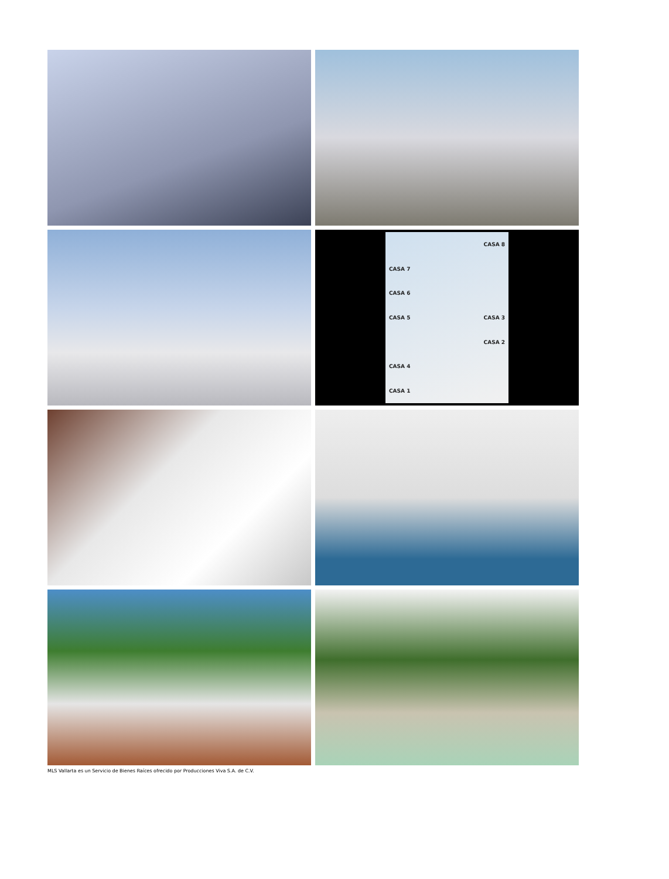CASA 8
CASA 7
CASA 6
CASA 5 CASA 3
CASA 2
CASA 4
CASA 1
MLS Vallarta es un Servicio de Bienes Raíces ofrecido por Producciones Viva S.A. de C.V.